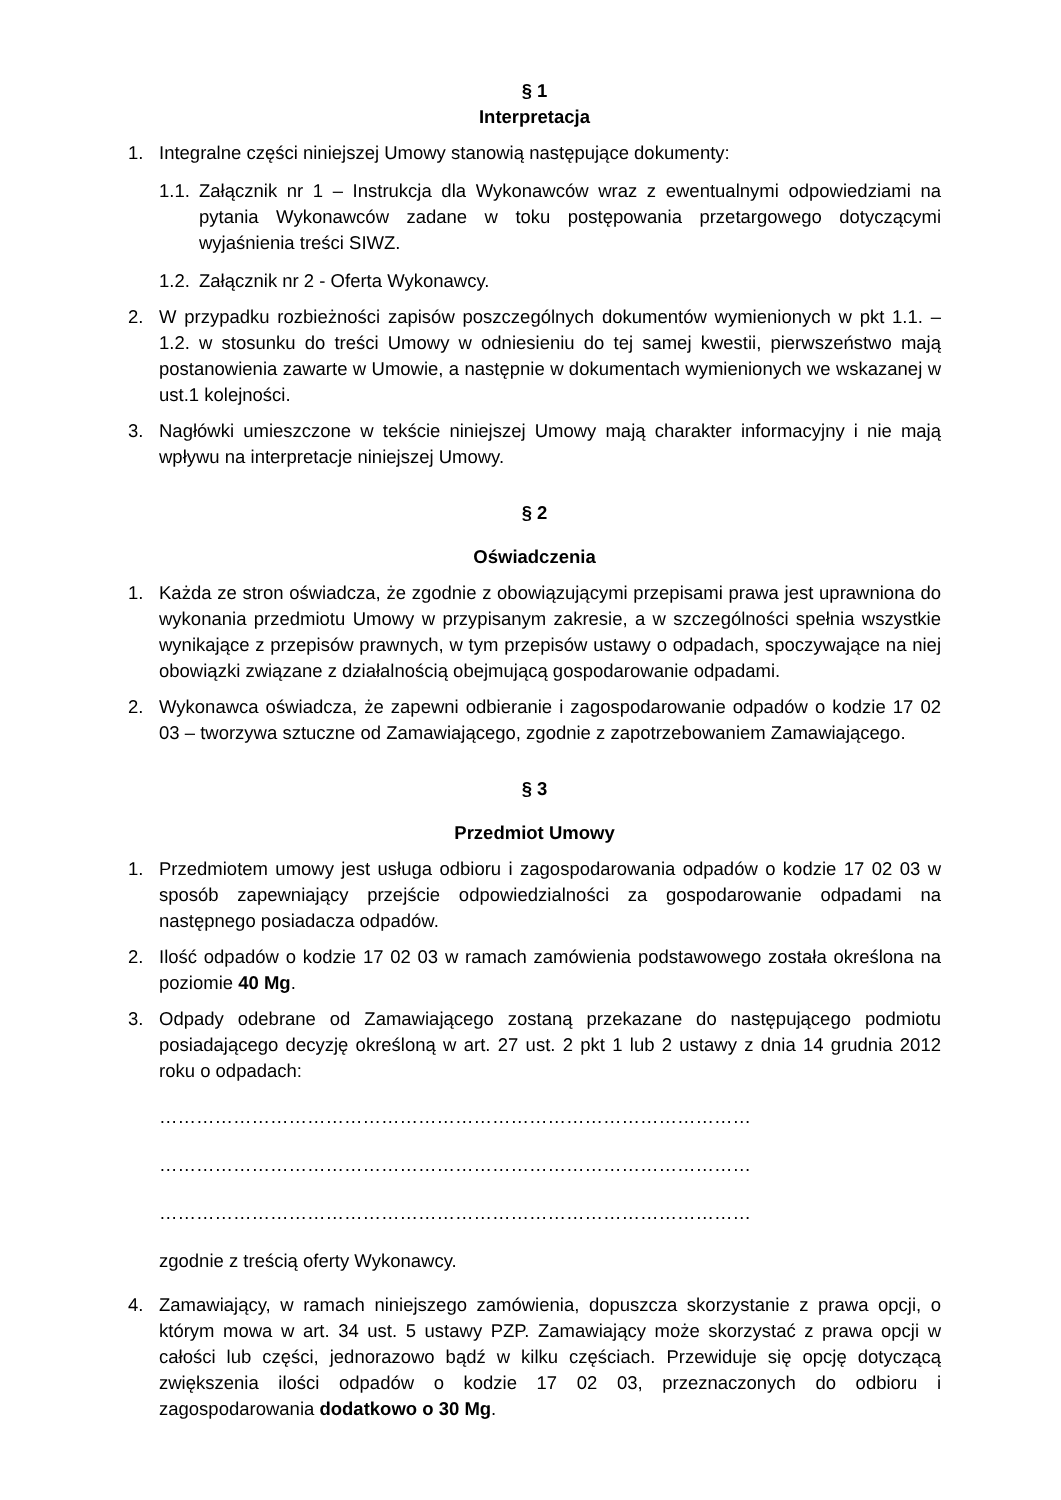§ 1
Interpretacja
1. Integralne części niniejszej Umowy stanowią następujące dokumenty:
1.1.
Załącznik nr 1 – Instrukcja dla Wykonawców wraz z ewentualnymi odpowiedziami na pytania Wykonawców zadane w toku postępowania przetargowego dotyczącymi wyjaśnienia treści SIWZ.
1.2.
Załącznik nr 2 - Oferta Wykonawcy.
2. W przypadku rozbieżności zapisów poszczególnych dokumentów wymienionych w pkt 1.1. – 1.2. w stosunku do treści Umowy w odniesieniu do tej samej kwestii, pierwszeństwo mają postanowienia zawarte w Umowie, a następnie w dokumentach wymienionych we wskazanej w ust.1 kolejności.
3. Nagłówki umieszczone w tekście niniejszej Umowy mają charakter informacyjny i nie mają wpływu na interpretacje niniejszej Umowy.
§ 2
Oświadczenia
1. Każda ze stron oświadcza, że zgodnie z obowiązującymi przepisami prawa jest uprawniona do wykonania przedmiotu Umowy w przypisanym zakresie, a w szczególności spełnia wszystkie wynikające z przepisów prawnych, w tym przepisów ustawy o odpadach, spoczywające na niej obowiązki związane z działalnością obejmującą gospodarowanie odpadami.
2. Wykonawca oświadcza, że zapewni odbieranie i zagospodarowanie odpadów o kodzie 17 02 03 – tworzywa sztuczne od Zamawiającego, zgodnie z zapotrzebowaniem Zamawiającego.
§ 3
Przedmiot Umowy
1. Przedmiotem umowy jest usługa odbioru i zagospodarowania odpadów o kodzie 17 02 03 w sposób zapewniający przejście odpowiedzialności za gospodarowanie odpadami na następnego posiadacza odpadów.
2. Ilość odpadów o kodzie 17 02 03 w ramach zamówienia podstawowego została określona na poziomie 40 Mg.
3. Odpady odebrane od Zamawiającego zostaną przekazane do następującego podmiotu posiadającego decyzję określoną w art. 27 ust. 2 pkt 1 lub 2 ustawy z dnia 14 grudnia 2012 roku o odpadach:
……………………………………………………………………………………
……………………………………………………………………………………
……………………………………………………………………………………
zgodnie z treścią oferty Wykonawcy.
4. Zamawiający, w ramach niniejszego zamówienia, dopuszcza skorzystanie z prawa opcji, o którym mowa w art. 34 ust. 5 ustawy PZP. Zamawiający może skorzystać z prawa opcji w całości lub części, jednorazowo bądź w kilku częściach. Przewiduje się opcję dotyczącą zwiększenia ilości odpadów o kodzie 17 02 03, przeznaczonych do odbioru i zagospodarowania dodatkowo o 30 Mg.